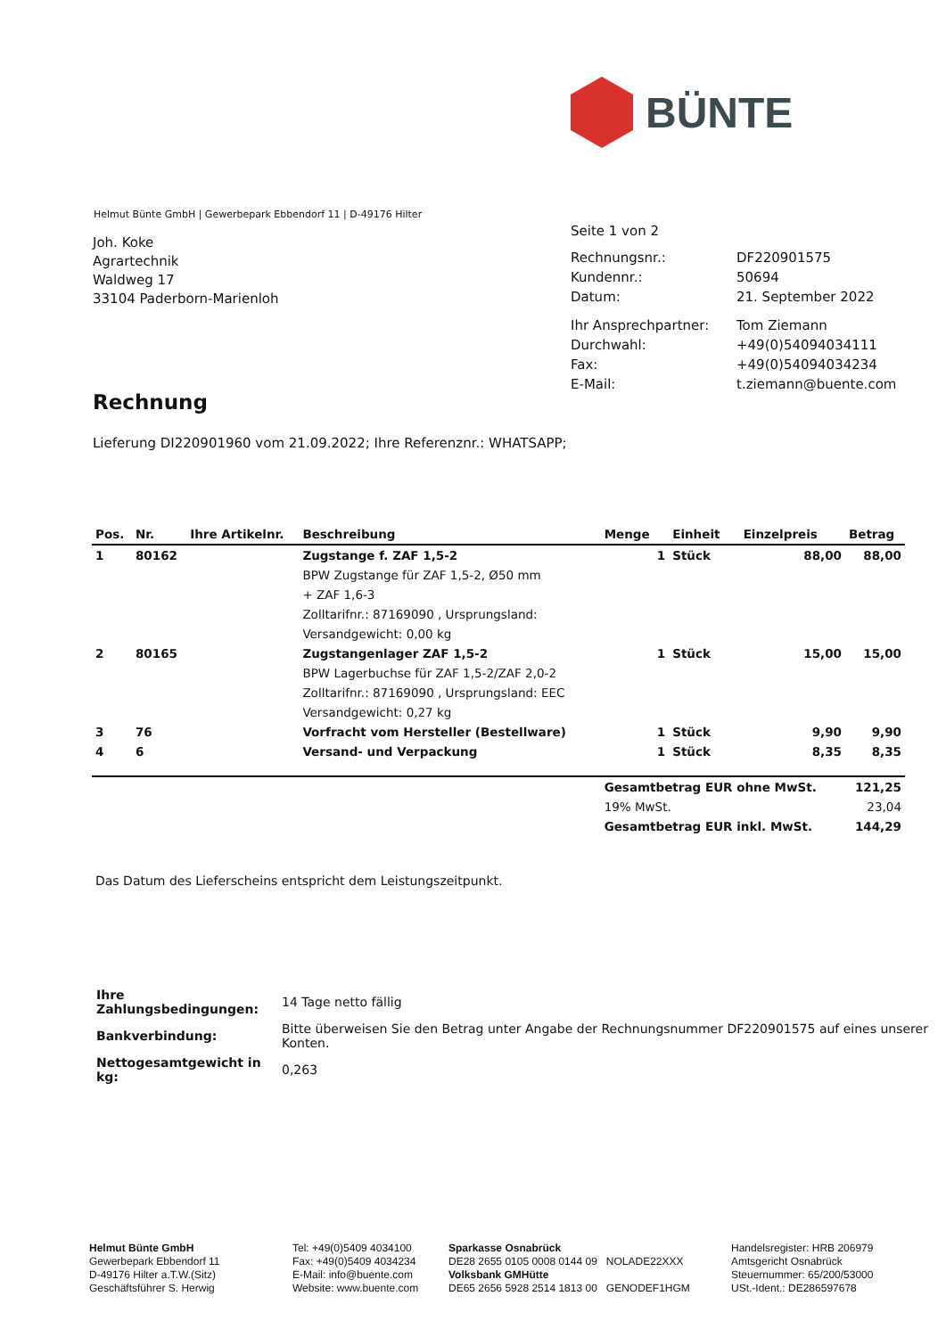BÜNTE
Helmut Bünte GmbH | Gewerbepark Ebbendorf 11 | D-49176 Hilter
Joh. Koke
Agrartechnik
Waldweg 17
33104 Paderborn-Marienloh
Seite 1 von 2
| Rechnungsnr.: | DF220901575 |
| Kundennr.: | 50694 |
| Datum: | 21. September 2022 |
| Ihr Ansprechpartner: | Tom Ziemann |
| Durchwahl: | +49(0)54094034111 |
| Fax: | +49(0)54094034234 |
| E-Mail: | t.ziemann@buente.com |
Rechnung
Lieferung DI220901960 vom 21.09.2022; Ihre Referenznr.: WHATSAPP;
| Pos. | Nr. | Ihre Artikelnr. | Beschreibung | Menge | Einheit | Einzelpreis | Betrag |
| --- | --- | --- | --- | --- | --- | --- | --- |
| 1 | 80162 | | Zugstange f. ZAF 1,5-2 | 1 | Stück | 88,00 | 88,00 |
| | | | BPW Zugstange für ZAF 1,5-2, Ø50 mm | | | | |
| | | | + ZAF 1,6-3 | | | | |
| | | | Zolltarifnr.: 87169090 , Ursprungsland: | | | | |
| | | | Versandgewicht: 0,00 kg | | | | |
| 2 | 80165 | | Zugstangenlager ZAF 1,5-2 | 1 | Stück | 15,00 | 15,00 |
| | | | BPW Lagerbuchse für ZAF 1,5-2/ZAF 2,0-2 | | | | |
| | | | Zolltarifnr.: 87169090 , Ursprungsland: EEC | | | | |
| | | | Versandgewicht: 0,27 kg | | | | |
| 3 | 76 | | Vorfracht vom Hersteller (Bestellware) | 1 | Stück | 9,90 | 9,90 |
| 4 | 6 | | Versand- und Verpackung | 1 | Stück | 8,35 | 8,35 |
| | | | | Gesamtbetrag EUR ohne MwSt. | | | 121,25 |
| | | | | 19% MwSt. | | | 23,04 |
| | | | | Gesamtbetrag EUR inkl. MwSt. | | | 144,29 |
Das Datum des Lieferscheins entspricht dem Leistungszeitpunkt.
| Ihre Zahlungsbedingungen: | 14 Tage netto fällig |
| Bankverbindung: | Bitte überweisen Sie den Betrag unter Angabe der Rechnungsnummer DF220901575 auf eines unserer Konten. |
| Nettogesamtgewicht in kg: | 0,263 |
Helmut Bünte GmbH
Gewerbepark Ebbendorf 11
D-49176 Hilter a.T.W.(Sitz)
Geschäftsführer S. Herwig
Tel: +49(0)5409 4034100
Fax: +49(0)5409 4034234
E-Mail: info@buente.com
Website: www.buente.com
Sparkasse Osnabrück
DE28 2655 0105 0008 0144 09 NOLADE22XXX
Volksbank GMHütte
DE65 2656 5928 2514 1813 00 GENODEF1HGM
Handelsregister: HRB 206979
Amtsgericht Osnabrück
Steuernummer: 65/200/53000
USt.-Ident.: DE286597678